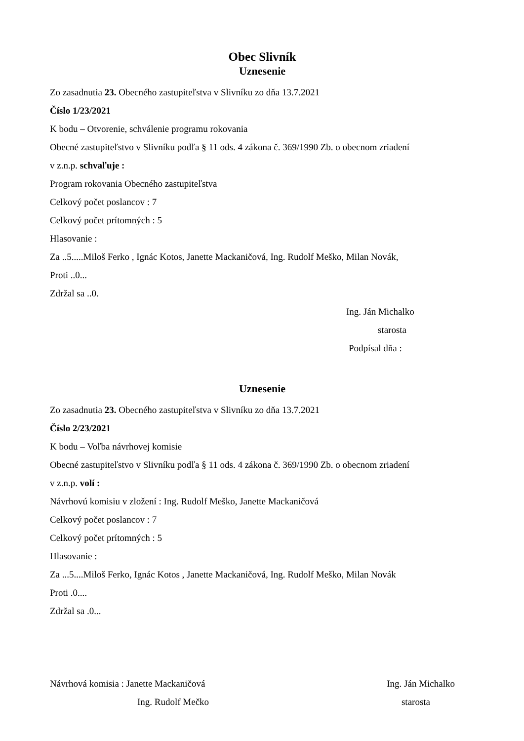Obec Slivník
Uznesenie
Zo zasadnutia 23. Obecného zastupiteľstva v Slivníku zo dňa 13.7.2021
Číslo 1/23/2021
K bodu – Otvorenie, schválenie programu rokovania
Obecné zastupiteľstvo v Slivníku podľa § 11 ods. 4 zákona č. 369/1990 Zb. o obecnom zriadení
v z.n.p. schvaľuje :
Program rokovania Obecného zastupiteľstva
Celkový počet poslancov : 7
Celkový počet prítomných : 5
Hlasovanie :
Za ..5.....Miloš Ferko , Ignác Kotos, Janette Mackaničová, Ing. Rudolf Meško, Milan Novák,
Proti ..0...
Zdržal sa ..0.
Ing. Ján Michalko
starosta
Podpísal dňa :
Uznesenie
Zo zasadnutia 23. Obecného zastupiteľstva v Slivníku zo dňa 13.7.2021
Číslo 2/23/2021
K bodu – Voľba návrhovej komisie
Obecné zastupiteľstvo v Slivníku podľa § 11 ods. 4 zákona č. 369/1990 Zb. o obecnom zriadení
v z.n.p. volí :
Návrhovú komisiu v zložení : Ing. Rudolf Meško, Janette Mackaničová
Celkový počet poslancov : 7
Celkový počet prítomných : 5
Hlasovanie :
Za ...5....Miloš Ferko, Ignác Kotos , Janette Mackaničová, Ing. Rudolf Meško, Milan Novák
Proti .0....
Zdržal sa .0...
Návrhová komisia : Janette Mackaničová Ing. Ján Michalko
Ing. Rudolf Mečko starosta